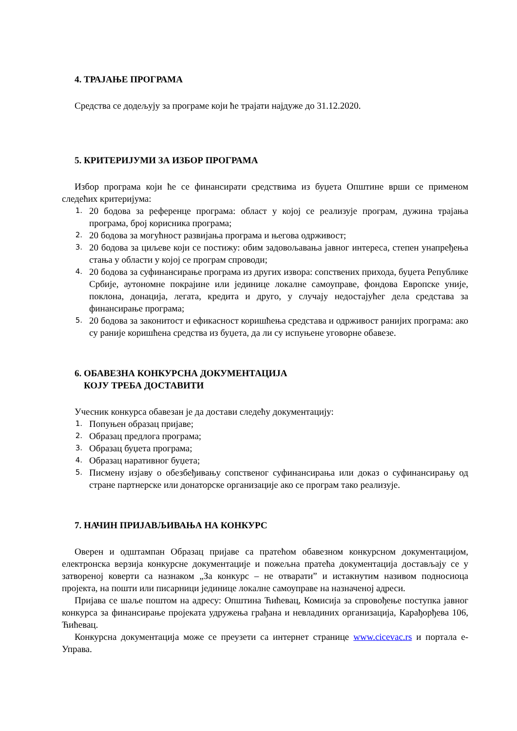4. ТРАЈАЊЕ ПРОГРАМА
Средства се додељују за програме који ће трајати најдуже до 31.12.2020.
5. КРИТЕРИЈУМИ ЗА ИЗБОР ПРОГРАМА
Избор програма који ће се финансирати средствима из буџета Општине врши се применом следећих критеријума:
1. 20 бодова за референце програма: област у којој се реализује програм, дужина трајања програма, број корисника програма;
2. 20 бодова за могућност развијања програма и његова одрживост;
3. 20 бодова за циљеве који се постижу: обим задовољавања јавног интереса, степен унапређења стања у области у којој се програм спроводи;
4. 20 бодова за суфинансирање програма из других извора: сопствених прихода, буџета Републике Србије, аутономне покрајине или јединице локалне самоуправе, фондова Европске уније, поклона, донација, легата, кредита и друго, у случају недостајућег дела средстава за финансирање програма;
5. 20 бодова за законитост и ефикасност коришћења средстава и одрживост ранијих програма: ако су раније коришћена средства из буџета, да ли су испуњене уговорне обавезе.
6. ОБАВЕЗНА КОНКУРСНА ДОКУМЕНТАЦИЈА
КОЈУ ТРЕБА ДОСТАВИТИ
Учесник конкурса обавезан је да достави следећу документацију:
1. Попуњен образац пријаве;
2. Образац предлога програма;
3. Образац буџета програма;
4. Образац наративног буџета;
5. Писмену изјаву о обезбеђивању сопственог суфинансирања или доказ о суфинансирању од стране партнерске или донаторске организације ако се програм тако реализује.
7. НАЧИН ПРИЈАВЉИВАЊА НА КОНКУРС
Оверен и одштампан Образац пријаве са пратећом обавезном конкурсном документацијом, електронска верзија конкурсне документације и пожељна пратећа документација достављају се у затвореној коверти са назнаком „За конкурс – не отварати” и истакнутим називом подносиоца пројекта, на пошти или писарници јединице локалне самоуправе на назначеној адреси.
Пријава се шаље поштом на адресу: Општина Ћићевац, Комисија за спровођење поступка јавног конкурса за финансирање пројеката удружења грађана и невладиних организација, Карађорђева 106, Ћићевац.
Конкурсна документација може се преузети са интернет странице www.cicevac.rs и портала е-Управа.